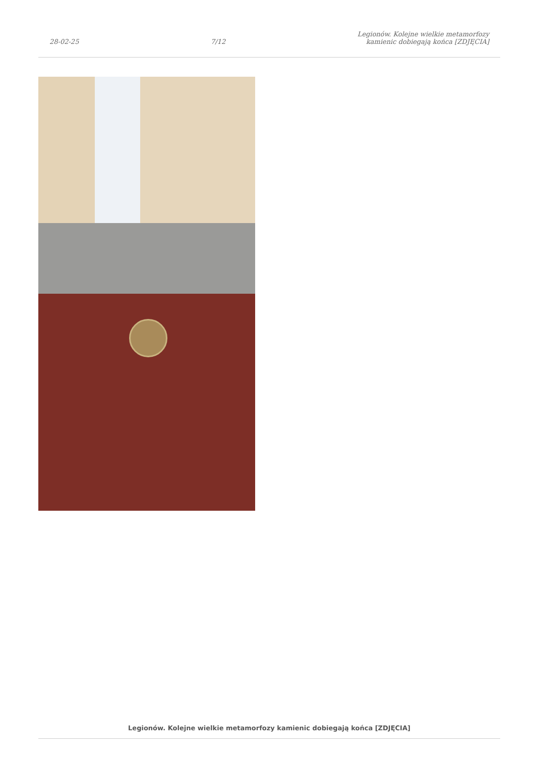28-02-25 7/12 Legionów. Kolejne wielkie metamorfozy
kamienic dobiegają końca [ZDJĘCIA]
Legionów. Kolejne wielkie metamorfozy kamienic dobiegają końca [ZDJĘCIA]